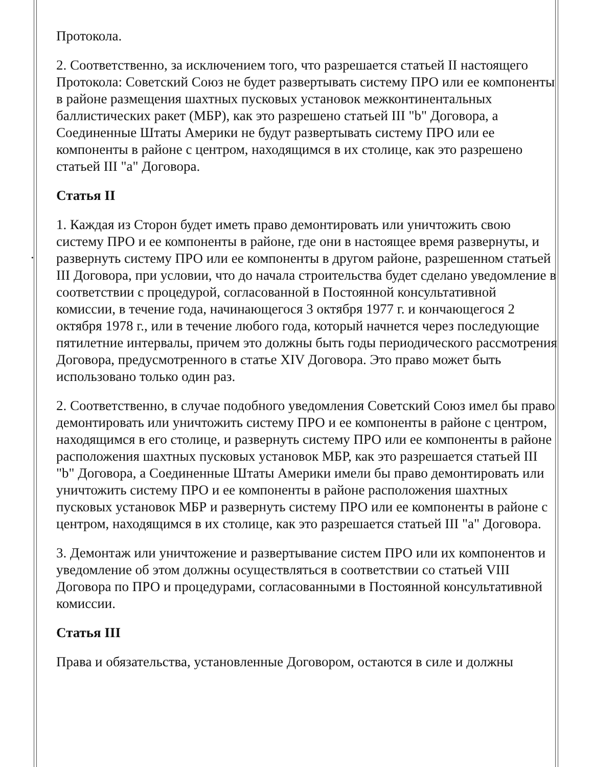.
Протокола.
2. Соответственно, за исключением того, что разрешается статьей II настоящего Протокола: Советский Союз не будет развертывать систему ПРО или ее компоненты в районе размещения шахтных пусковых установок межконтинентальных баллистических ракет (МБР), как это разрешено статьей III "b" Договора, а Соединенные Штаты Америки не будут развертывать систему ПРО или ее компоненты в районе с центром, находящимся в их столице, как это разрешено статьей III "а" Договора.
Статья II
1. Каждая из Сторон будет иметь право демонтировать или уничтожить свою систему ПРО и ее компоненты в районе, где они в настоящее время развернуты, и развернуть систему ПРО или ее компоненты в другом районе, разрешенном статьей III Договора, при условии, что до начала строительства будет сделано уведомление в соответствии с процедурой, согласованной в Постоянной консультативной комиссии, в течение года, начинающегося 3 октября 1977 г. и кончающегося 2 октября 1978 г., или в течение любого года, который начнется через последующие пятилетние интервалы, причем это должны быть годы периодического рассмотрения Договора, предусмотренного в статье XIV Договора. Это право может быть использовано только один раз.
2. Соответственно, в случае подобного уведомления Советский Союз имел бы право демонтировать или уничтожить систему ПРО и ее компоненты в районе с центром, находящимся в его столице, и развернуть систему ПРО или ее компоненты в районе расположения шахтных пусковых установок МБР, как это разрешается статьей III "b" Договора, а Соединенные Штаты Америки имели бы право демонтировать или уничтожить систему ПРО и ее компоненты в районе расположения шахтных пусковых установок МБР и развернуть систему ПРО или ее компоненты в районе с центром, находящимся в их столице, как это разрешается статьей III "а" Договора.
3. Демонтаж или уничтожение и развертывание систем ПРО или их компонентов и уведомление об этом должны осуществляться в соответствии со статьей VIII Договора по ПРО и процедурами, согласованными в Постоянной консультативной комиссии.
Статья III
Права и обязательства, установленные Договором, остаются в силе и должны